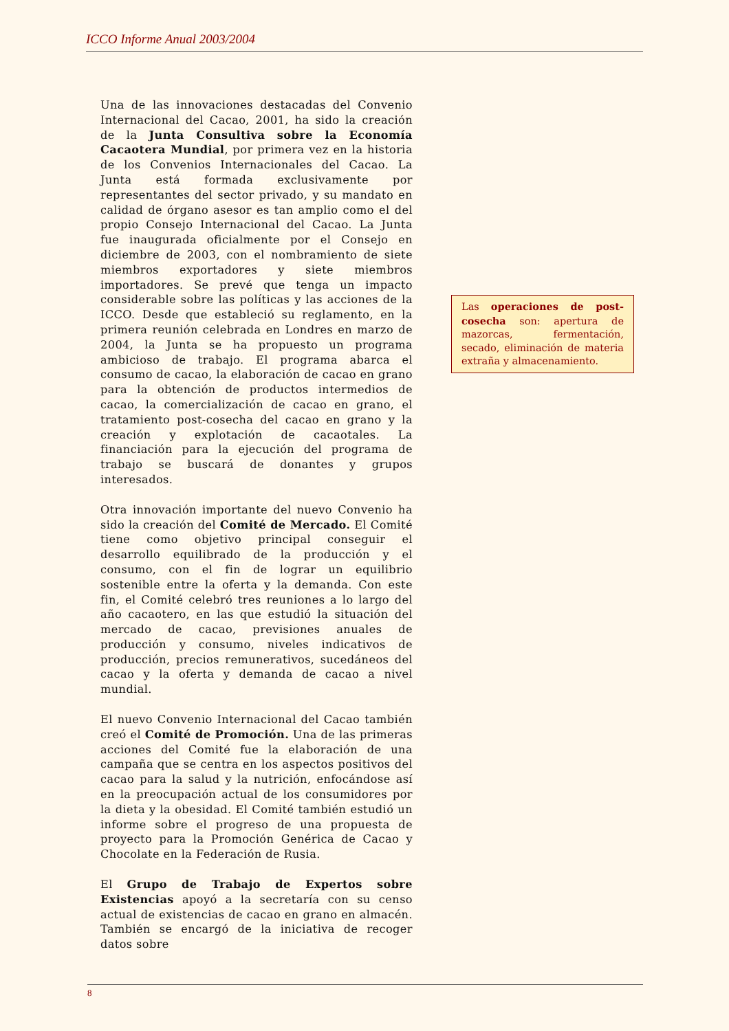ICCO Informe Anual 2003/2004
Una de las innovaciones destacadas del Convenio Internacional del Cacao, 2001, ha sido la creación de la Junta Consultiva sobre la Economía Cacaotera Mundial, por primera vez en la historia de los Convenios Internacionales del Cacao. La Junta está formada exclusivamente por representantes del sector privado, y su mandato en calidad de órgano asesor es tan amplio como el del propio Consejo Internacional del Cacao. La Junta fue inaugurada oficialmente por el Consejo en diciembre de 2003, con el nombramiento de siete miembros exportadores y siete miembros importadores. Se prevé que tenga un impacto considerable sobre las políticas y las acciones de la ICCO. Desde que estableció su reglamento, en la primera reunión celebrada en Londres en marzo de 2004, la Junta se ha propuesto un programa ambicioso de trabajo. El programa abarca el consumo de cacao, la elaboración de cacao en grano para la obtención de productos intermedios de cacao, la comercialización de cacao en grano, el tratamiento post-cosecha del cacao en grano y la creación y explotación de cacaotales. La financiación para la ejecución del programa de trabajo se buscará de donantes y grupos interesados.
Otra innovación importante del nuevo Convenio ha sido la creación del Comité de Mercado. El Comité tiene como objetivo principal conseguir el desarrollo equilibrado de la producción y el consumo, con el fin de lograr un equilibrio sostenible entre la oferta y la demanda. Con este fin, el Comité celebró tres reuniones a lo largo del año cacaotero, en las que estudió la situación del mercado de cacao, previsiones anuales de producción y consumo, niveles indicativos de producción, precios remunerativos, sucedáneos del cacao y la oferta y demanda de cacao a nivel mundial.
El nuevo Convenio Internacional del Cacao también creó el Comité de Promoción. Una de las primeras acciones del Comité fue la elaboración de una campaña que se centra en los aspectos positivos del cacao para la salud y la nutrición, enfocándose así en la preocupación actual de los consumidores por la dieta y la obesidad. El Comité también estudió un informe sobre el progreso de una propuesta de proyecto para la Promoción Genérica de Cacao y Chocolate en la Federación de Rusia.
El Grupo de Trabajo de Expertos sobre Existencias apoyó a la secretaría con su censo actual de existencias de cacao en grano en almacén. También se encargó de la iniciativa de recoger datos sobre
Las operaciones de post-cosecha son: apertura de mazorcas, fermentación, secado, eliminación de materia extraña y almacenamiento.
8